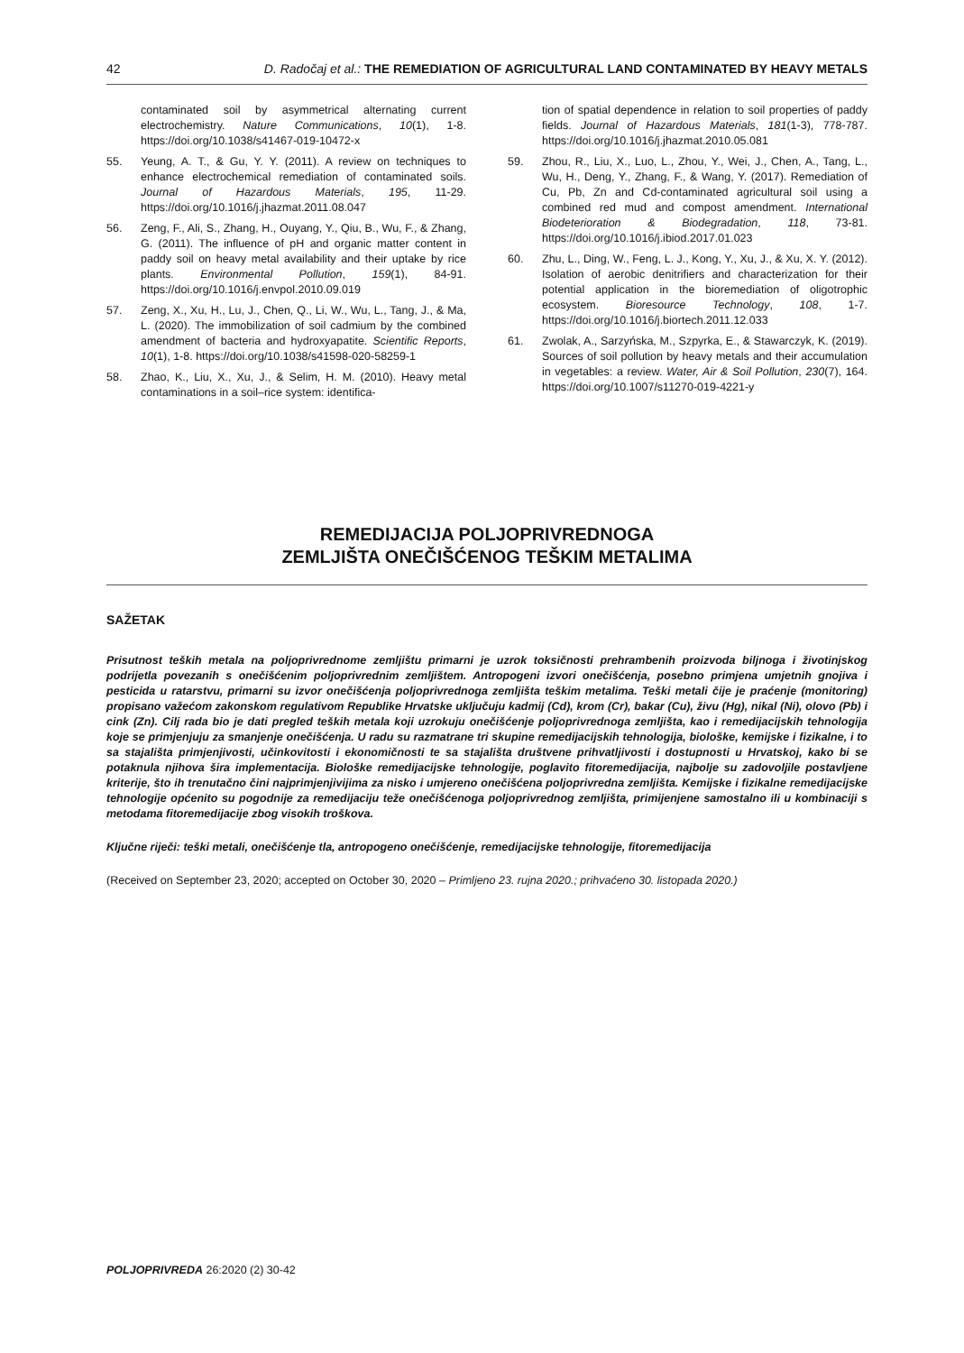42 D. Radočaj et al.: THE REMEDIATION OF AGRICULTURAL LAND CONTAMINATED BY HEAVY METALS
contaminated soil by asymmetrical alternating current electrochemistry. Nature Communications, 10(1), 1-8. https://doi.org/10.1038/s41467-019-10472-x
55. Yeung, A. T., & Gu, Y. Y. (2011). A review on techniques to enhance electrochemical remediation of contaminated soils. Journal of Hazardous Materials, 195, 11-29. https://doi.org/10.1016/j.jhazmat.2011.08.047
56. Zeng, F., Ali, S., Zhang, H., Ouyang, Y., Qiu, B., Wu, F., & Zhang, G. (2011). The influence of pH and organic matter content in paddy soil on heavy metal availability and their uptake by rice plants. Environmental Pollution, 159(1), 84-91. https://doi.org/10.1016/j.envpol.2010.09.019
57. Zeng, X., Xu, H., Lu, J., Chen, Q., Li, W., Wu, L., Tang, J., & Ma, L. (2020). The immobilization of soil cadmium by the combined amendment of bacteria and hydroxyapatite. Scientific Reports, 10(1), 1-8. https://doi.org/10.1038/s41598-020-58259-1
58. Zhao, K., Liu, X., Xu, J., & Selim, H. M. (2010). Heavy metal contaminations in a soil–rice system: identifica-
tion of spatial dependence in relation to soil properties of paddy fields. Journal of Hazardous Materials, 181(1-3), 778-787. https://doi.org/10.1016/j.jhazmat.2010.05.081
59. Zhou, R., Liu, X., Luo, L., Zhou, Y., Wei, J., Chen, A., Tang, L., Wu, H., Deng, Y., Zhang, F., & Wang, Y. (2017). Remediation of Cu, Pb, Zn and Cd-contaminated agricultural soil using a combined red mud and compost amendment. International Biodeterioration & Biodegradation, 118, 73-81. https://doi.org/10.1016/j.ibiod.2017.01.023
60. Zhu, L., Ding, W., Feng, L. J., Kong, Y., Xu, J., & Xu, X. Y. (2012). Isolation of aerobic denitrifiers and characterization for their potential application in the bioremediation of oligotrophic ecosystem. Bioresource Technology, 108, 1-7. https://doi.org/10.1016/j.biortech.2011.12.033
61. Zwolak, A., Sarzyńska, M., Szpyrka, E., & Stawarczyk, K. (2019). Sources of soil pollution by heavy metals and their accumulation in vegetables: a review. Water, Air & Soil Pollution, 230(7), 164. https://doi.org/10.1007/s11270-019-4221-y
REMEDIJACIJA POLJOPRIVREDNOGA
ZEMLJIŠTA ONEČIŠĆENOG TEŠKIM METALIMA
SAŽETAK
Prisutnost teških metala na poljoprivrednome zemljištu primarni je uzrok toksičnosti prehrambenih proizvoda biljnoga i životinjskog podrijetla povezanih s onečišćenim poljoprivrednim zemljištem. Antropogeni izvori onečišćenja, posebno primjena umjetnih gnojiva i pesticida u ratarstvu, primarni su izvor onečišćenja poljoprivrednoga zemljišta teškim metalima. Teški metali čije je praćenje (monitoring) propisano važećom zakonskom regulativom Republike Hrvatske uključuju kadmij (Cd), krom (Cr), bakar (Cu), živu (Hg), nikal (Ni), olovo (Pb) i cink (Zn). Cilj rada bio je dati pregled teških metala koji uzrokuju onečišćenje poljoprivrednoga zemljišta, kao i remedijacijskih tehnologija koje se primjenjuju za smanjenje onečišćenja. U radu su razmatrane tri skupine remedijacijskih tehnologija, biološke, kemijske i fizikalne, i to sa stajališta primjenjivosti, učinkovitosti i ekonomičnosti te sa stajališta društvene prihvatljivosti i dostupnosti u Hrvatskoj, kako bi se potaknula njihova šira implementacija. Biološke remedijacijske tehnologije, poglavito fitoremedijacija, najbolje su zadovoljile postavljene kriterije, što ih trenutačno čini najprimjenjivijima za nisko i umjereno onečišćena poljoprivredna zemljišta. Kemijske i fizikalne remedijacijske tehnologije općenito su pogodnije za remedijaciju teže onečišćenoga poljoprivrednog zemljišta, primijenjene samostalno ili u kombinaciji s metodama fitoremedijacije zbog visokih troškova.
Ključne riječi: teški metali, onečišćenje tla, antropogeno onečišćenje, remedijacijske tehnologije, fitoremedijacija
(Received on September 23, 2020; accepted on October 30, 2020 – Primljeno 23. rujna 2020.; prihvaćeno 30. listopada 2020.)
POLJOPRIVREDA 26:2020 (2) 30-42